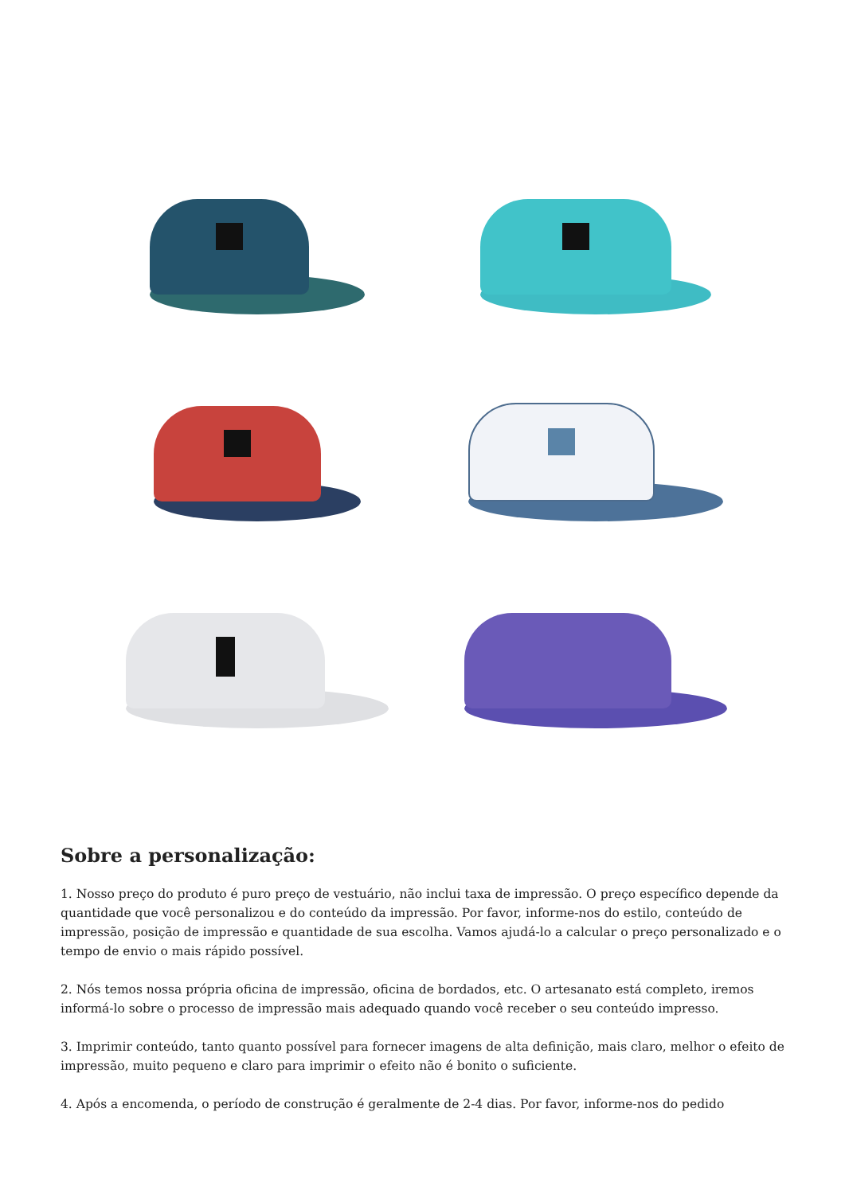Sobre a personalização:
1. Nosso preço do produto é puro preço de vestuário, não inclui taxa de impressão. O preço específico depende da quantidade que você personalizou e do conteúdo da impressão. Por favor, informe-nos do estilo, conteúdo de impressão, posição de impressão e quantidade de sua escolha. Vamos ajudá-lo a calcular o preço personalizado e o tempo de envio o mais rápido possível.
2. Nós temos nossa própria oficina de impressão, oficina de bordados, etc. O artesanato está completo, iremos informá-lo sobre o processo de impressão mais adequado quando você receber o seu conteúdo impresso.
3. Imprimir conteúdo, tanto quanto possível para fornecer imagens de alta definição, mais claro, melhor o efeito de impressão, muito pequeno e claro para imprimir o efeito não é bonito o suficiente.
4. Após a encomenda, o período de construção é geralmente de 2-4 dias. Por favor, informe-nos do pedido